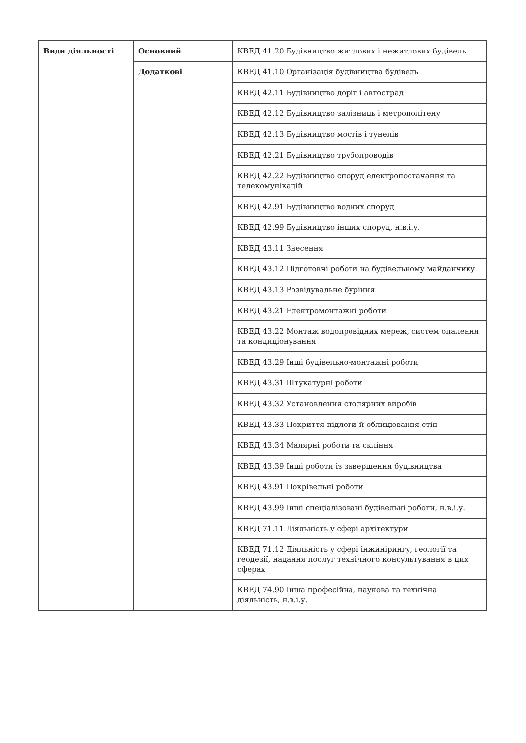| Види діяльності | Основний | КВЕД 41.20 Будівництво житлових і нежитлових будівель |
| | Додаткові | КВЕД 41.10 Організація будівництва будівель |
| | | КВЕД 42.11 Будівництво доріг і автострад |
| | | КВЕД 42.12 Будівництво залізниць і метрополітену |
| | | КВЕД 42.13 Будівництво мостів і тунелів |
| | | КВЕД 42.21 Будівництво трубопроводів |
| | | КВЕД 42.22 Будівництво споруд електропостачання та телекомунікацій |
| | | КВЕД 42.91 Будівництво водних споруд |
| | | КВЕД 42.99 Будівництво інших споруд, н.в.і.у. |
| | | КВЕД 43.11 Знесення |
| | | КВЕД 43.12 Підготовчі роботи на будівельному майданчику |
| | | КВЕД 43.13 Розвідувальне буріння |
| | | КВЕД 43.21 Електромонтажні роботи |
| | | КВЕД 43.22 Монтаж водопровідних мереж, систем опалення та кондиціонування |
| | | КВЕД 43.29 Інші будівельно-монтажні роботи |
| | | КВЕД 43.31 Штукатурні роботи |
| | | КВЕД 43.32 Установлення столярних виробів |
| | | КВЕД 43.33 Покриття підлоги й облицювання стін |
| | | КВЕД 43.34 Малярні роботи та скління |
| | | КВЕД 43.39 Інші роботи із завершення будівництва |
| | | КВЕД 43.91 Покрівельні роботи |
| | | КВЕД 43.99 Інші спеціалізовані будівельні роботи, н.в.і.у. |
| | | КВЕД 71.11 Діяльність у сфері архітектури |
| | | КВЕД 71.12 Діяльність у сфері інжинірингу, геології та геодезії, надання послуг технічного консультування в цих сферах |
| | | КВЕД 74.90 Інша професійна, наукова та технічна діяльність, н.в.і.у. |